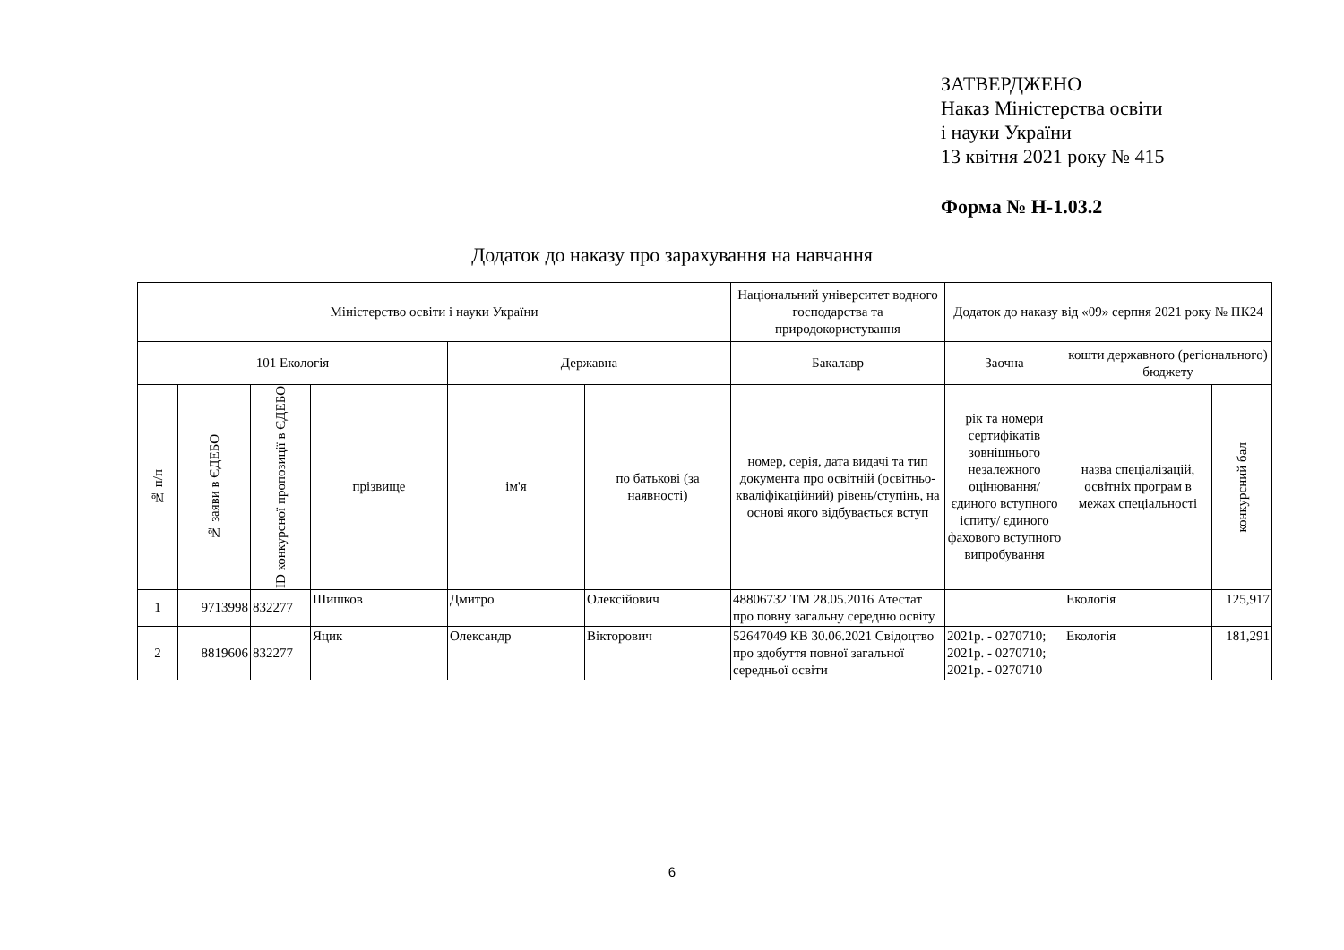ЗАТВЕРДЖЕНО
Наказ Міністерства освіти
і науки України
13 квітня 2021 року № 415
Форма № Н-1.03.2
Додаток до наказу про зарахування на навчання
| Міністерство освіти і науки України | | | | | | Національний університет водного господарства та природокористування | Додаток до наказу від «09» серпня 2021 року № ПК24 | | |
| 101 Екологія | | | | Державна | | Бакалавр | Заочна | кошти державного (регіонального) бюджету | |
| № п/п | № заяви в ЄДЕБО | ID конкурсної пропозиції в ЄДЕБО | прізвище | ім'я | по батькові (за наявності) | номер, серія, дата видачі та тип документа про освітній (освітньо-кваліфікаційний) рівень/ступінь, на основі якого відбувається вступ | рік та номери сертифікатів зовнішнього незалежного оцінювання/ єдиного вступного іспиту/ єдиного фахового вступного випробування | назва спеціалізацій, освітніх програм в межах спеціальності | конкурсний бал |
| 1 | 9713998 | 832277 | Шишков | Дмитро | Олексійович | 48806732 ТМ 28.05.2016 Атестат про повну загальну середню освіту | | Екологія | 125,917 |
| 2 | 8819606 | 832277 | Яцик | Олександр | Вікторович | 52647049 КВ 30.06.2021 Свідоцтво про здобуття повної загальної середньої освіти | 2021р. - 0270710; 2021р. - 0270710; 2021р. - 0270710 | Екологія | 181,291 |
6